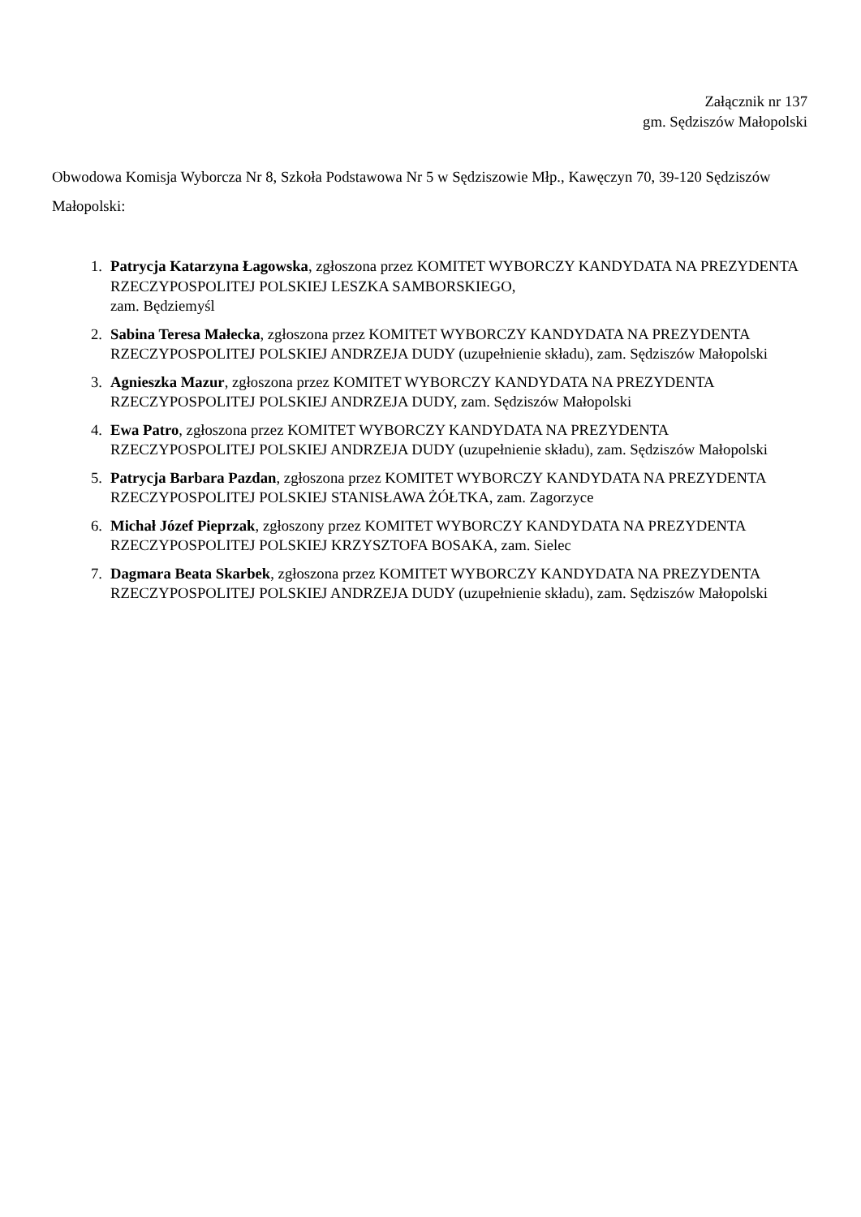Załącznik nr 137
gm. Sędziszów Małopolski
Obwodowa Komisja Wyborcza Nr 8, Szkoła Podstawowa Nr 5 w Sędziszowie Młp., Kawęczyn 70, 39-120 Sędziszów Małopolski:
1. Patrycja Katarzyna Łagowska, zgłoszona przez KOMITET WYBORCZY KANDYDATA NA PREZYDENTA RZECZYPOSPOLITEJ POLSKIEJ LESZKA SAMBORSKIEGO,
zam. Będziemyśl
2. Sabina Teresa Małecka, zgłoszona przez KOMITET WYBORCZY KANDYDATA NA PREZYDENTA RZECZYPOSPOLITEJ POLSKIEJ ANDRZEJA DUDY (uzupełnienie składu), zam. Sędziszów Małopolski
3. Agnieszka Mazur, zgłoszona przez KOMITET WYBORCZY KANDYDATA NA PREZYDENTA RZECZYPOSPOLITEJ POLSKIEJ ANDRZEJA DUDY, zam. Sędziszów Małopolski
4. Ewa Patro, zgłoszona przez KOMITET WYBORCZY KANDYDATA NA PREZYDENTA RZECZYPOSPOLITEJ POLSKIEJ ANDRZEJA DUDY (uzupełnienie składu), zam. Sędziszów Małopolski
5. Patrycja Barbara Pazdan, zgłoszona przez KOMITET WYBORCZY KANDYDATA NA PREZYDENTA RZECZYPOSPOLITEJ POLSKIEJ STANISŁAWA ŻÓŁTKA, zam. Zagorzyce
6. Michał Józef Pieprzak, zgłoszony przez KOMITET WYBORCZY KANDYDATA NA PREZYDENTA RZECZYPOSPOLITEJ POLSKIEJ KRZYSZTOFA BOSAKA, zam. Sielec
7. Dagmara Beata Skarbek, zgłoszona przez KOMITET WYBORCZY KANDYDATA NA PREZYDENTA RZECZYPOSPOLITEJ POLSKIEJ ANDRZEJA DUDY (uzupełnienie składu), zam. Sędziszów Małopolski